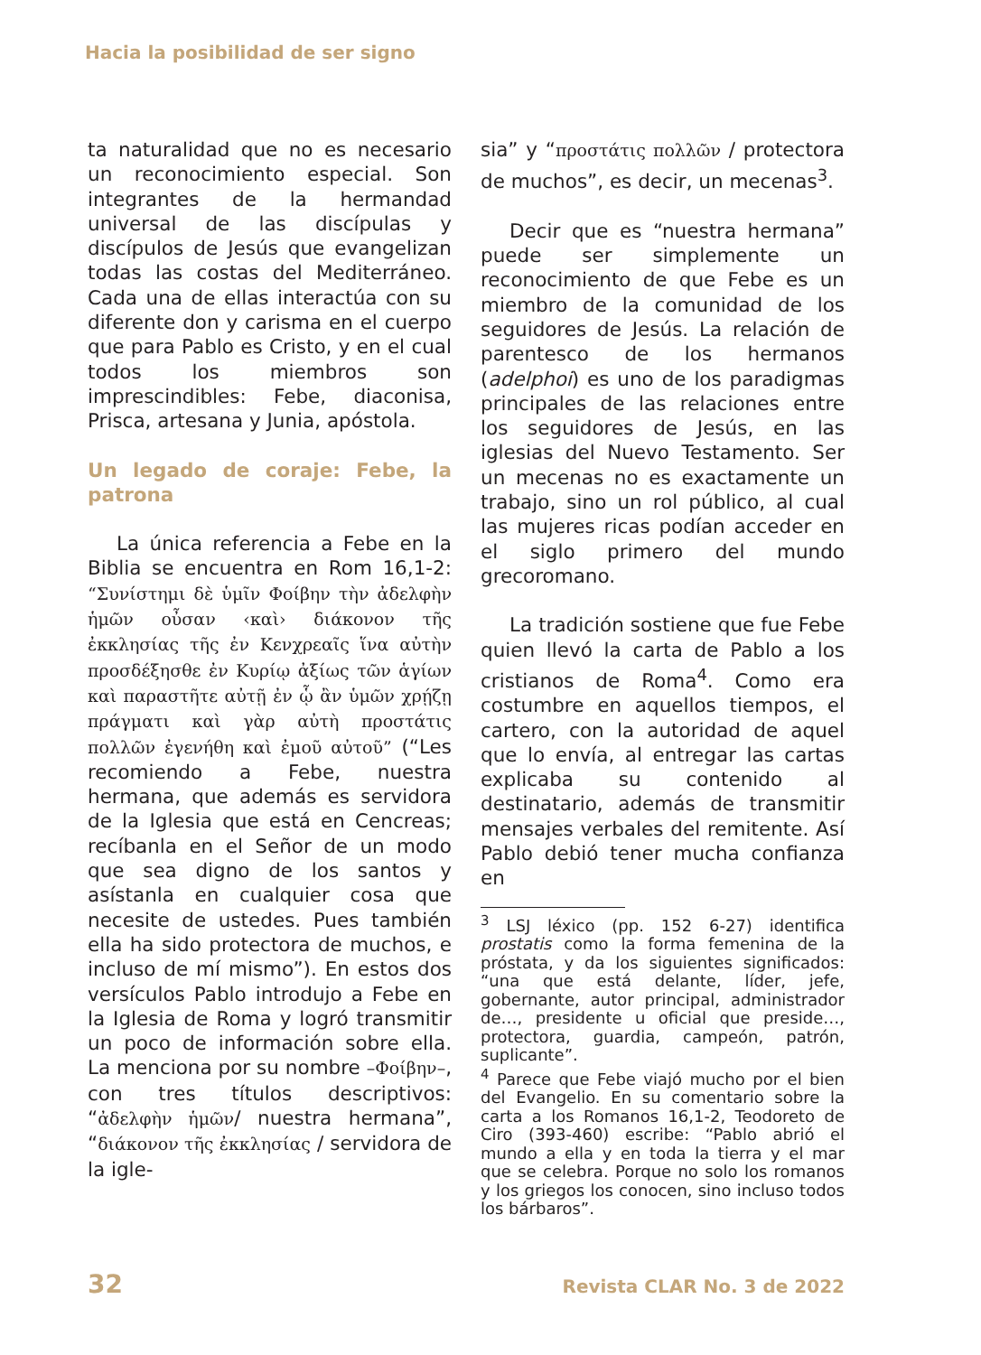Hacia la posibilidad de ser signo
ta naturalidad que no es necesario un reconocimiento especial. Son integrantes de la hermandad universal de las discípulas y discípulos de Jesús que evangelizan todas las costas del Mediterráneo. Cada una de ellas interactúa con su diferente don y carisma en el cuerpo que para Pablo es Cristo, y en el cual todos los miembros son imprescindibles: Febe, diaconisa, Prisca, artesana y Junia, apóstola.
Un legado de coraje: Febe, la patrona
La única referencia a Febe en la Biblia se encuentra en Rom 16,1-2: “Συνίστημι δὲ ὑμῖν Φοίβην τὴν ἀδελφὴν ἡμῶν οὖσαν ‹καὶ› διάκονον τῆς ἐκκλησίας τῆς ἐν Κενχρεαῖς ἵνα αὐτὴν προσδέξησθε ἐν Κυρίῳ ἀξίως τῶν ἁγίων καὶ παραστῆτε αὐτῇ ἐν ᾧ ἂν ὑμῶν χρῄζῃ πράγματι καὶ γὰρ αὐτὴ προστάτις πολλῶν ἐγενήθη καὶ ἐμοῦ αὐτοῦ” (“Les recomiendo a Febe, nuestra hermana, que además es servidora de la Iglesia que está en Cencreas; recíbanla en el Señor de un modo que sea digno de los santos y asístanla en cualquier cosa que necesite de ustedes. Pues también ella ha sido protectora de muchos, e incluso de mí mismo”). En estos dos versículos Pablo introdujo a Febe en la Iglesia de Roma y logró transmitir un poco de información sobre ella. La menciona por su nombre –Φοίβην–, con tres títulos descriptivos: “ἀδελφὴν ἡμῶν/ nuestra hermana”, “διάκονον τῆς ἐκκλησίας / servidora de la igle-
sia” y “προστάτις πολλῶν / protectora de muchos”, es decir, un mecenas<sup>3</sup>.
Decir que es “nuestra hermana” puede ser simplemente un reconocimiento de que Febe es un miembro de la comunidad de los seguidores de Jesús. La relación de parentesco de los hermanos (adelphoi) es uno de los paradigmas principales de las relaciones entre los seguidores de Jesús, en las iglesias del Nuevo Testamento. Ser un mecenas no es exactamente un trabajo, sino un rol público, al cual las mujeres ricas podían acceder en el siglo primero del mundo grecoromano.
La tradición sostiene que fue Febe quien llevó la carta de Pablo a los cristianos de Roma<sup>4</sup>. Como era costumbre en aquellos tiempos, el cartero, con la autoridad de aquel que lo envía, al entregar las cartas explicaba su contenido al destinatario, además de transmitir mensajes verbales del remitente. Así Pablo debió tener mucha confianza en
<sup>3</sup> LSJ léxico (pp. 152 6-27) identifica prostatis como la forma femenina de la próstata, y da los siguientes significados: “una que está delante, líder, jefe, gobernante, autor principal, administrador de…, presidente u oficial que preside…, protectora, guardia, campeón, patrón, suplicante”.
<sup>4</sup> Parece que Febe viajó mucho por el bien del Evangelio. En su comentario sobre la carta a los Romanos 16,1-2, Teodoreto de Ciro (393-460) escribe: “Pablo abrió el mundo a ella y en toda la tierra y el mar que se celebra. Porque no solo los romanos y los griegos los conocen, sino incluso todos los bárbaros”.
32 Revista CLAR No. 3 de 2022